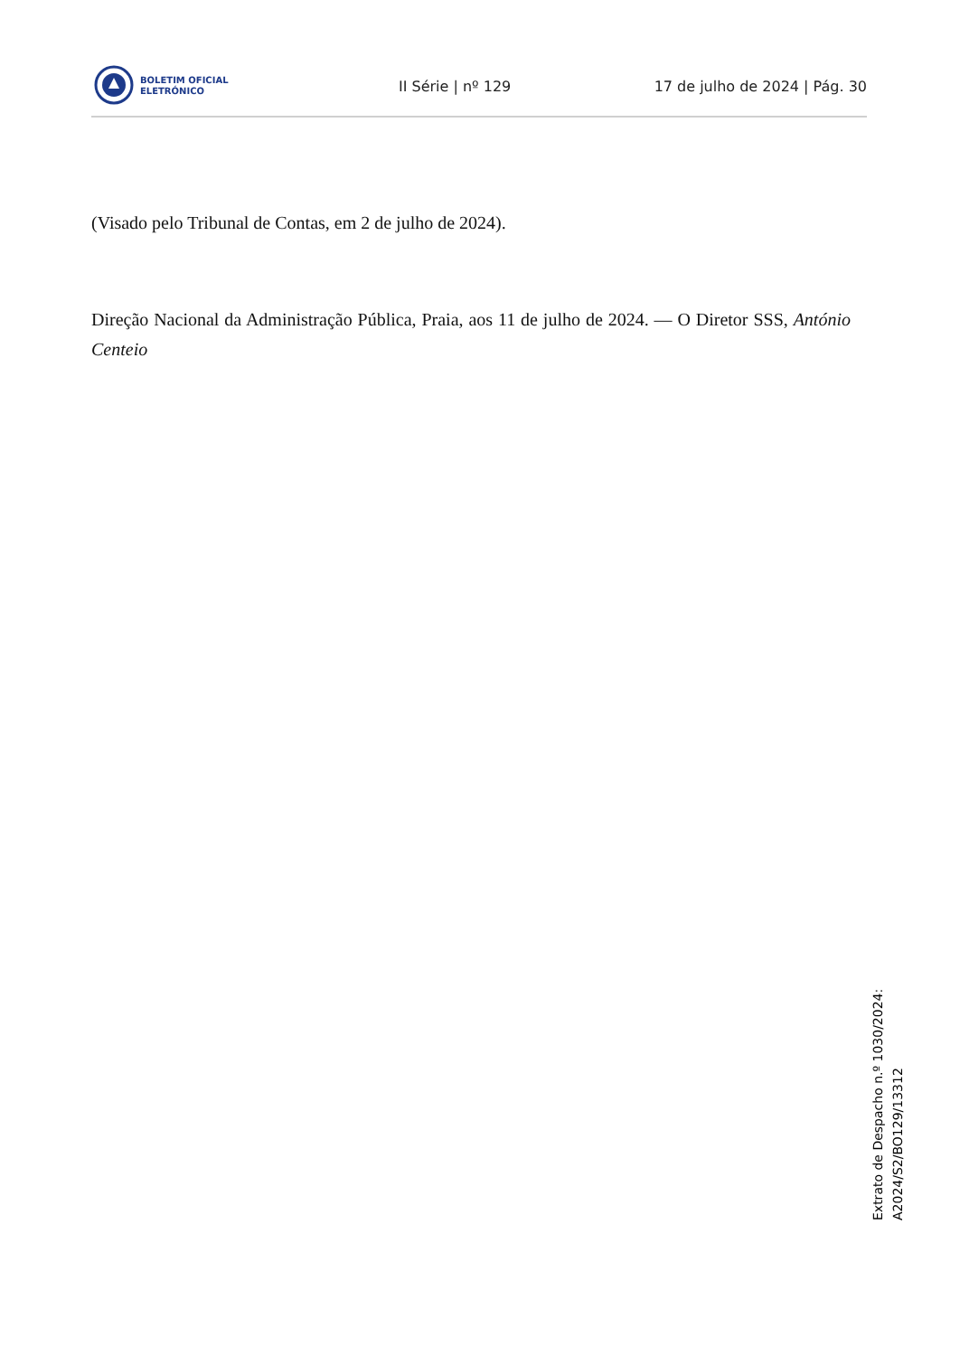BOLETIM OFICIAL
ELETRÓNICO
II Série | nº 129 17 de julho de 2024 | Pág. 30
(Visado pelo Tribunal de Contas, em 2 de julho de 2024).
Direção Nacional da Administração Pública, Praia, aos 11 de julho de 2024. — O Diretor SSS, António Centeio
Extrato de Despacho n.º 1030/2024:
A2024/S2/BO129/13312